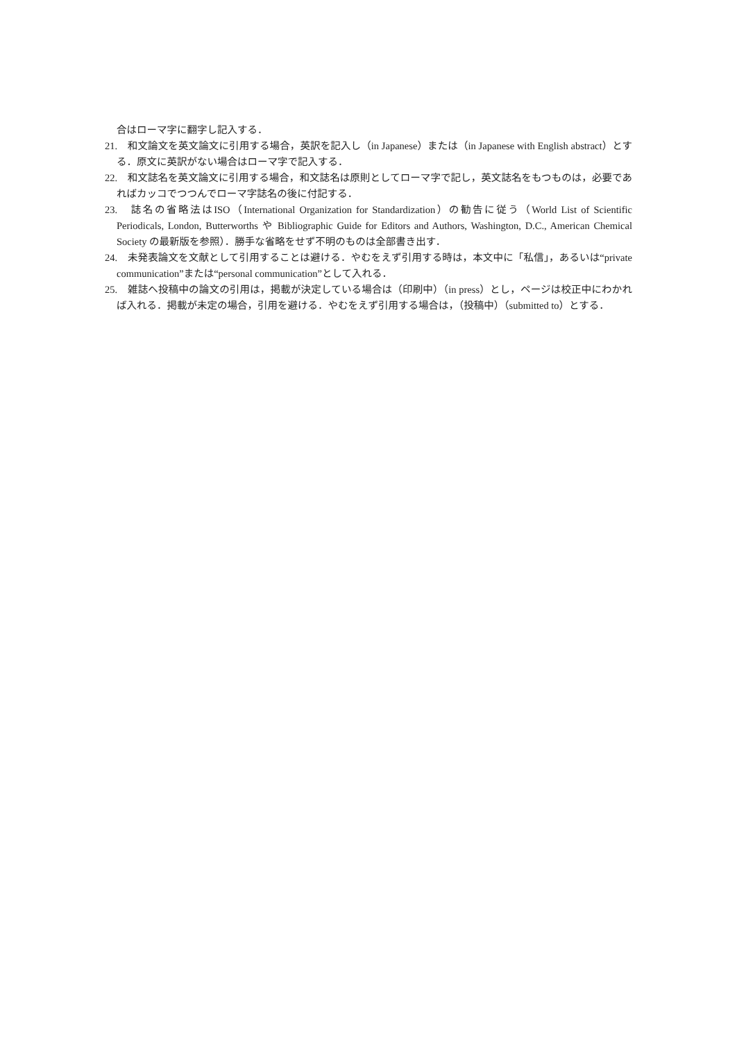合はローマ字に翻字し記入する．
21.　和文論文を英文論文に引用する場合，英訳を記入し（in Japanese）または（in Japanese with English abstract）とする．原文に英訳がない場合はローマ字で記入する．
22.　和文誌名を英文論文に引用する場合，和文誌名は原則としてローマ字で記し，英文誌名をもつものは，必要であればカッコでつつんでローマ字誌名の後に付記する．
23.　誌名の省略法はISO（International Organization for Standardization）の勧告に従う（World List of Scientific Periodicals, London, Butterworths や Bibliographic Guide for Editors and Authors, Washington, D.C., American Chemical Society の最新版を参照）．勝手な省略をせず不明のものは全部書き出す．
24.　未発表論文を文献として引用することは避ける．やむをえず引用する時は，本文中に「私信」，あるいは“private communication”または“personal communication”として入れる．
25.　雑誌へ投稿中の論文の引用は，掲載が決定している場合は（印刷中）（in press）とし，ページは校正中にわかれば入れる．掲載が未定の場合，引用を避ける．やむをえず引用する場合は，（投稿中）（submitted to）とする．